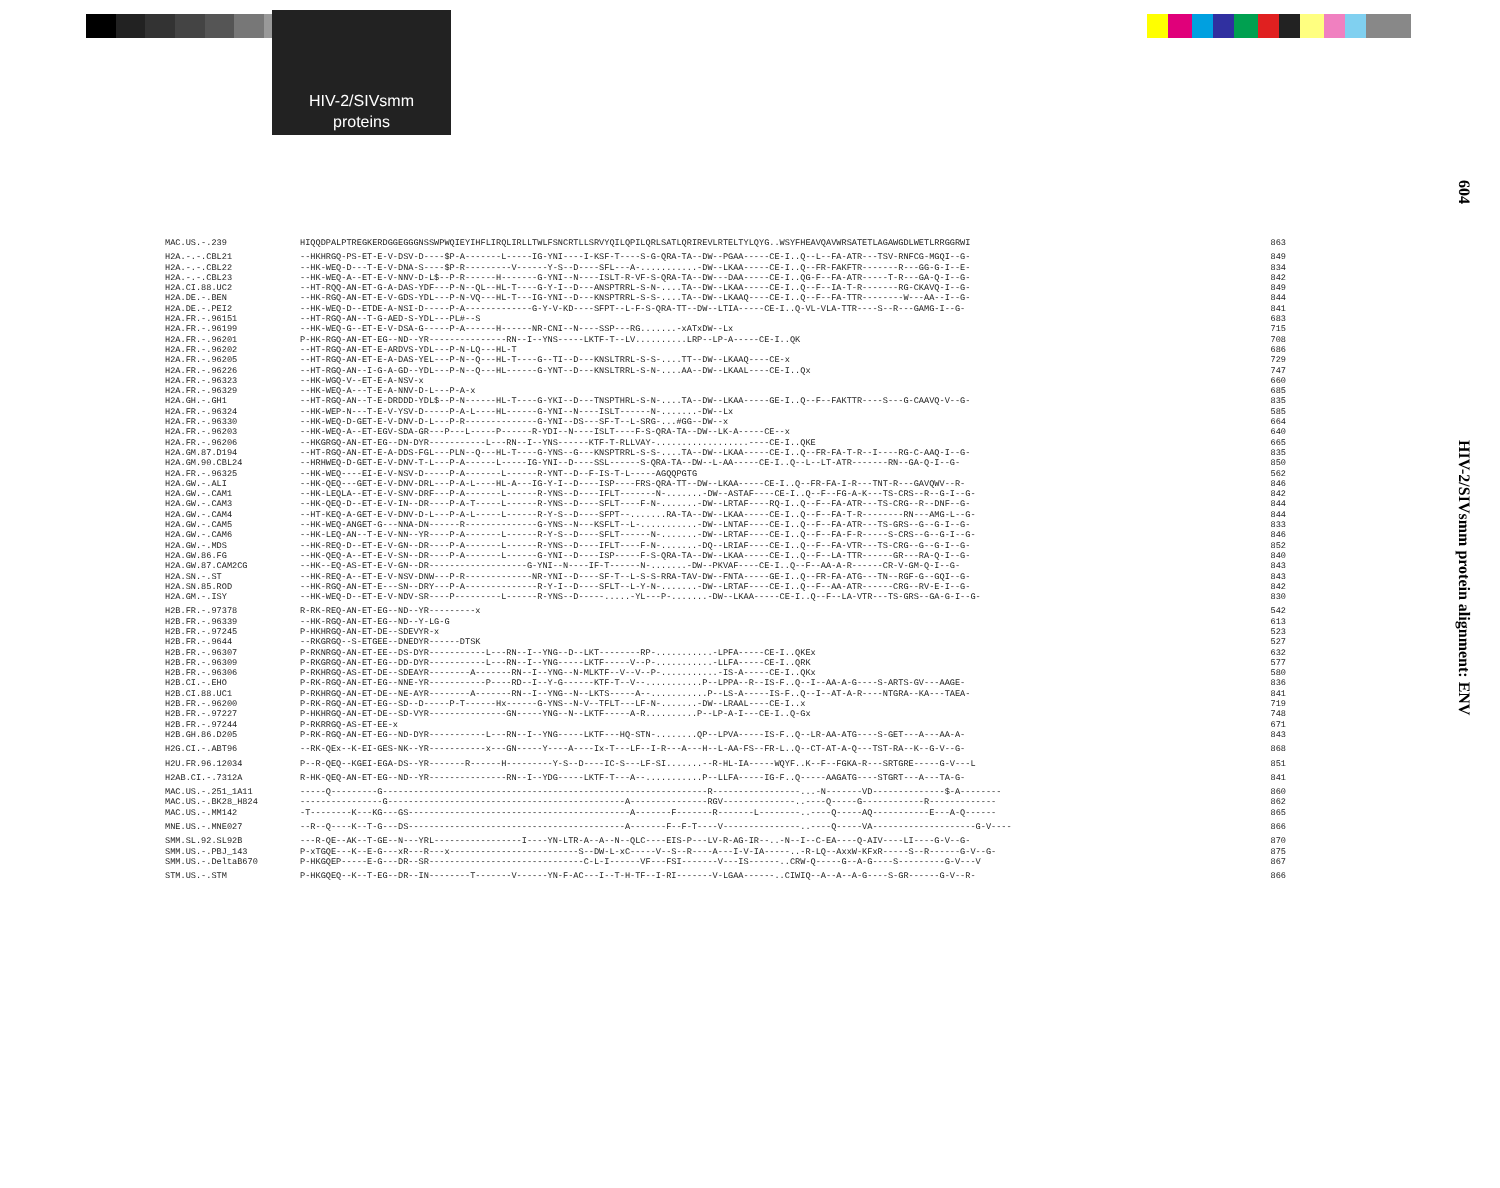HIV-2/SIVsmm
proteins
604
HIV-2/SIVsmm protein alignment: ENV
| MAC.US.-.239 | HIQQDPALPTREGKERDGGEGGGNSSWPWQIEYIHFLIRQLIRLLTWLFSNCRTLLSRVYQILQPILQRLSATLQRIREVLRTELTYLQYG..WSYFHEAVQAVWRSATETLAGAWGDLWETLRRGGRWI | 863 |
| H2A.-.-.CBL21 | --HKHRGQ-PS-ET-E-V-DSV-D----$P-A-------L-----IG-YNI----I-KSF-T----S-G-QRA-TA--DW--PGAA-----CE-I..Q--L--FA-ATR---TSV-RNFCG-MGQI--G- | 849 |
| H2A.-.-.CBL22 | --HK-WEQ-D---T-E-V-DNA-S----$P-R---------V------Y-S--D----SFL---A-...........-DW--LKAA-----CE-I..Q--FR-FAKFTR-------R---GG-G-I--E- | 834 |
| H2A.-.-.CBL23 | --HK-WEQ-A--ET-E-V-NNV-D-L$--P-R------H-------G-YNI--N----ISLT-R-VF-S-QRA-TA--DW---DAA-----CE-I..QG-F--FA-ATR-----T-R---GA-Q-I--G- | 842 |
| H2A.CI.88.UC2 | --HT-RQQ-AN-ET-G-A-DAS-YDF---P-N--QL--HL-T----G-Y-I--D---ANSPTRRL-S-N-....TA--DW--LKAA-----CE-I..Q--F--IA-T-R-------RG-CKAVQ-I--G- | 849 |
| H2A.DE.-.BEN | --HK-RGQ-AN-ET-E-V-GDS-YDL---P-N-VQ---HL-T---IG-YNI--D---KNSPTRRL-S-S-....TA--DW--LKAAQ----CE-I..Q--F--FA-TTR--------W---AA--I--G- | 844 |
| H2A.DE.-.PEI2 | --HK-WEQ-D--ETDE-A-NSI-D-----P-A-------------G-Y-V-KD----SFPT--L-F-S-QRA-TT--DW--LTIA-----CE-I..Q-VL-VLA-TTR----S--R---GAMG-I--G- | 841 |
| H2A.FR.-.96151 | --HT-RGQ-AN--T-G-AED-S-YDL---PL#--S | 683 |
| H2A.FR.-.96199 | --HK-WEQ-G--ET-E-V-DSA-G-----P-A------H------NR-CNI--N----SSP---RG.......-xATxDW--Lx | 715 |
| H2A.FR.-.96201 | P-HK-RGQ-AN-ET-EG--ND--YR---------------RN--I--YNS-----LKTF-T--LV..........LRP--LP-A-----CE-I..QK | 708 |
| H2A.FR.-.96202 | --HT-RGQ-AN-ET-E-ARDVS-YDL---P-N-LQ---HL-T | 686 |
| H2A.FR.-.96205 | --HT-RGQ-AN-ET-E-A-DAS-YEL---P-N--Q---HL-T----G--TI--D---KNSLTRRL-S-S-....TT--DW--LKAAQ----CE-x | 729 |
| H2A.FR.-.96226 | --HT-RGQ-AN--I-G-A-GD--YDL---P-N--Q---HL------G-YNT--D---KNSLTRRL-S-N-....AA--DW--LKAAL----CE-I..Qx | 747 |
| H2A.FR.-.96323 | --HK-WGQ-V--ET-E-A-NSV-x | 660 |
| H2A.FR.-.96329 | --HK-WEQ-A---T-E-A-NNV-D-L---P-A-x | 685 |
| H2A.GH.-.GH1 | --HT-RGQ-AN--T-E-DRDDD-YDL$--P-N------HL-T----G-YKI--D---TNSPTHRL-S-N-....TA--DW--LKAA-----GE-I..Q--F--FAKTTR----S---G-CAAVQ-V--G- | 835 |
| H2A.FR.-.96324 | --HK-WEP-N---T-E-V-YSV-D-----P-A-L----HL------G-YNI--N----ISLT------N-.......-DW--Lx | 585 |
| H2A.FR.-.96330 | --HK-WEQ-D-GET-E-V-DNV-D-L---P-R--------------G-YNI--DS---SF-T--L-SRG-...#GG--DW--x | 664 |
| H2A.FR.-.96203 | --HK-WEQ-A--ET-EGV-SDA-GR---P---L-----P------R-YDI--N----ISLT----F-S-QRA-TA--DW--LK-A-----CE--x | 640 |
| H2A.FR.-.96206 | --HKGRGQ-AN-ET-EG--DN-DYR-----------L---RN--I--YNS------KTF-T-RLLVAY-..................----CE-I..QKE | 665 |
| H2A.GM.87.D194 | --HT-RGQ-AN-ET-E-A-DDS-FGL---PLN--Q---HL-T----G-YNS--G---KNSPTRRL-S-S-....TA--DW--LKAA-----CE-I..Q--FR-FA-T-R--I----RG-C-AAQ-I--G- | 835 |
| H2A.GM.90.CBL24 | --HRHWEQ-D-GET-E-V-DNV-T-L---P-A------L-----IG-YNI--D----SSL------S-QRA-TA--DW--L-AA-----CE-I..Q--L--LT-ATR-------RN--GA-Q-I--G- | 850 |
| H2A.FR.-.96325 | --HK-WEQ----EI-E-V-NSV-D-----P-A-------L------R-YNT--D--F-IS-T-L-----AGQQPGTG | 562 |
| H2A.GW.-.ALI | --HK-QEQ---GET-E-V-DNV-DRL---P-A-L----HL-A---IG-Y-I--D----ISP----FRS-QRA-TT--DW--LKAA-----CE-I..Q--FR-FA-I-R---TNT-R---GAVQWV--R- | 846 |
| H2A.GW.-.CAM1 | --HK-LEQLA--ET-E-V-SNV-DRF---P-A-------L------R-YNS--D----IFLT-------N-.......-DW--ASTAF----CE-I..Q--F--FG-A-K---TS-CRS--R--G-I--G- | 842 |
| H2A.GW.-.CAM3 | --HK-QEQ-D--ET-E-V-IN--DR----P-A-T-----L------R-YNS--D----SFLT----F-N-.......-DW--LRTAF----RQ-I..Q--F--FA-ATR---TS-CRG--R--DNF--G- | 844 |
| H2A.GW.-.CAM4 | --HT-KEQ-A-GET-E-V-DNV-D-L---P-A-L-----L------R-Y-S--D----SFPT--.......RA-TA--DW--LKAA-----CE-I..Q--F--FA-T-R--------RN---AMG-L--G- | 844 |
| H2A.GW.-.CAM5 | --HK-WEQ-ANGET-G---NNA-DN------R--------------G-YNS--N---KSFLT--L-...........-DW--LNTAF----CE-I..Q--F--FA-ATR---TS-GRS--G--G-I--G- | 833 |
| H2A.GW.-.CAM6 | --HK-LEQ-AN--T-E-V-NN--YR----P-A-------L------R-Y-S--D----SFLT------N-.......-DW--LRTAF----CE-I..Q--F--FA-F-R-----S-CRS--G--G-I--G- | 846 |
| H2A.GW.-.MDS | --HK-REQ-D--ET-E-V-GN--DR----P-A-------L------R-YNS--D----IFLT----F-N-.......-DQ--LRIAF----CE-I..Q--F--FA-VTR---TS-CRG--G--G-I--G- | 852 |
| H2A.GW.86.FG | --HK-QEQ-A--ET-E-V-SN--DR----P-A-------L------G-YNI--D----ISP-----F-S-QRA-TA--DW--LKAA-----CE-I..Q--F--LA-TTR------GR---RA-Q-I--G- | 840 |
| H2A.GW.87.CAM2CG | --HK--EQ-AS-ET-E-V-GN--DR-------------------G-YNI--N----IF-T------N-.......-DW--PKVAF----CE-I..Q--F--AA-A-R------CR-V-GM-Q-I--G- | 843 |
| H2A.SN.-.ST | --HK-REQ-A--ET-E-V-NSV-DNW---P-R-------------NR-YNI--D----SF-T--L-S-S-RRA-TAV-DW--FNTA-----GE-I..Q--FR-FA-ATG---TN--RGF-G--GQI--G- | 843 |
| H2A.SN.85.ROD | --HK-RGQ-AN-ET-E---SN--DRY---P-A--------------R-Y-I--D----SFLT--L-Y-N-.......-DW--LRTAF----CE-I..Q--F--AA-ATR------CRG--RV-E-I--G- | 842 |
| H2A.GM.-.ISY | --HK-WEQ-D--ET-E-V-NDV-SR----P---------L------R-YNS--D-----.....-YL---P-.......-DW--LKAA-----CE-I..Q--F--LA-VTR---TS-GRS--GA-G-I--G- | 830 |
| H2B.FR.-.97378 | R-RK-REQ-AN-ET-EG--ND--YR---------x | 542 |
| H2B.FR.-.96339 | --HK-RGQ-AN-ET-EG--ND--Y-LG-G | 613 |
| H2B.FR.-.97245 | P-HKHRGQ-AN-ET-DE--SDEVYR-x | 523 |
| H2B.FR.-.9644 | --RKGRGQ--S-ETGEE--DNEDYR------DTSK | 527 |
| H2B.FR.-.96307 | P-RKNRGQ-AN-ET-EE--DS-DYR-----------L---RN--I--YNG--D--LKT--------RP-...........-LPFA-----CE-I..QKEx | 632 |
| H2B.FR.-.96309 | P-RKGRGQ-AN-ET-EG--DD-DYR-----------L---RN--I--YNG-----LKTF-----V--P-...........-LLFA-----CE-I..QRK | 577 |
| H2B.FR.-.96306 | P-RKHRGQ-AS-ET-DE--SDEAYR--------A-------RN--I--YNG--N-MLKTF--V--V--P-...........-IS-A-----CE-I..QKx | 580 |
| H2B.CI.-.EHO | P-RK-RGQ-AN-ET-EG--NNE-YR-----------P----RD--I--Y-G------KTF-T--V--...........P--LPPA--R--IS-F..Q--I--AA-A-G----S-ARTS-GV---AAGE- | 836 |
| H2B.CI.88.UC1 | P-RKHRGQ-AN-ET-DE--NE-AYR--------A-------RN--I--YNG--N--LKTS-----A--...........P--LS-A-----IS-F..Q--I--AT-A-R----NTGRA--KA---TAEA- | 841 |
| H2B.FR.-.96200 | P-RK-RGQ-AN-ET-EG--SD--D-----P-T------Hx------G-YNS--N-V--TFLT---LF-N-.......-DW--LRAAL----CE-I..x | 719 |
| H2B.FR.-.97227 | P-HKHRGQ-AN-ET-DE--SD-VYR---------------GN-----YNG--N--LKTF-----A-R..........P--LP-A-I---CE-I..Q-Gx | 748 |
| H2B.FR.-.97244 | P-RKRRGQ-AS-ET-EE-x | 671 |
| H2B.GH.86.D205 | P-RK-RGQ-AN-ET-EG--ND-DYR-----------L---RN--I--YNG-----LKTF---HQ-STN-........QP--LPVA-----IS-F..Q--LR-AA-ATG----S-GET---A---AA-A- | 843 |
| H2G.CI.-.ABT96 | --RK-QEx--K-EI-GES-NK--YR-----------x---GN-----Y----A----Ix-T---LF--I-R---A---H--L-AA-FS--FR-L..Q--CT-AT-A-Q---TST-RA--K--G-V--G- | 868 |
| H2U.FR.96.12034 | P--R-QEQ--KGEI-EGA-DS--YR-------R------H---------Y-S--D----IC-S---LF-SI.......--R-HL-IA-----WQYF..K--F--FGKA-R---SRTGRE-----G-V---L | 851 |
| H2AB.CI.-.7312A | R-HK-QEQ-AN-ET-EG--ND--YR---------------RN--I--YDG-----LKTF-T---A--...........P--LLFA-----IG-F..Q-----AAGATG----STGRT---A---TA-G- | 841 |
| MAC.US.-.251_1A11 | -----Q---------G---------------------------------------------------------------R-----------------...-N-------VD--------------$-A-------- | 860 |
| MAC.US.-.BK28_H824 | ----------------G----------------------------------------------A---------------RGV--------------..----Q-----G------------R------------- | 862 |
| MAC.US.-.MM142 | -T--------K---KG---GS-------------------------------------------A-------F-------R-------L--------..----Q-----AQ-----------E---A-Q------ | 865 |
| MNE.US.-.MNE027 | --R--Q----K--T-G---DS------------------------------------------A-------F--F-T----V---------------..----Q-----VA--------------------G-V---- | 866 |
| SMM.SL.92.SL92B | ---R-QE--AK--T-GE--N---YRL-----------------I----YN-LTR-A--A--N--QLC----EIS-P---LV-R-AG-IR--..-N--I--C-EA----Q-AIV----LI----G-V--G- | 870 |
| SMM.US.-.PBJ_143 | P-xTGQE---K--E-G---xR---R---x-------------------------S--DW-L-xC-----V--S--R----A---I-V-IA-----..-R-LQ--AxxW-KFxR-----S--R------G-V--G- | 875 |
| SMM.US.-.DeltaB670 | P-HKGQEP-----E-G---DR--SR------------------------------C-L-I------VF---FSI-------V---IS------..CRW-Q-----G--A-G----S---------G-V---V | 867 |
| STM.US.-.STM | P-HKGQEQ--K--T-EG--DR--IN--------T-------V------YN-F-AC---I--T-H-TF--I-RI-------V-LGAA------..CIWIQ--A--A--A-G----S-GR------G-V--R- | 866 |